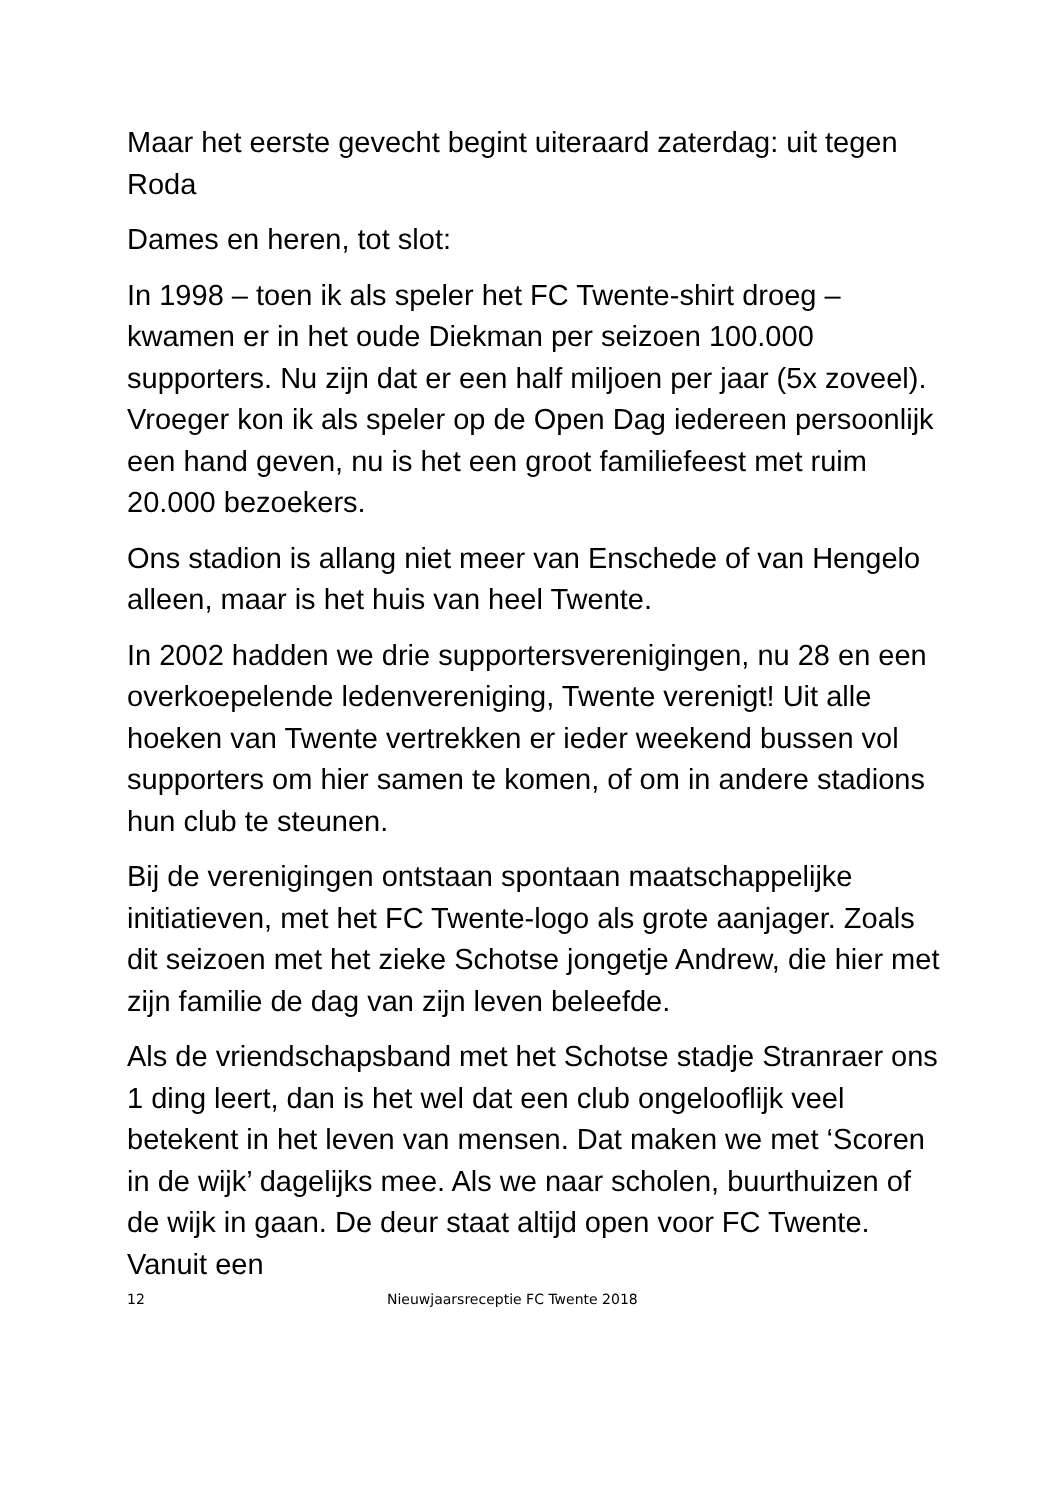Maar het eerste gevecht begint uiteraard zaterdag: uit tegen Roda
Dames en heren, tot slot:
In 1998 – toen ik als speler het FC Twente-shirt droeg – kwamen er in het oude Diekman per seizoen 100.000 supporters. Nu zijn dat er een half miljoen per jaar (5x zoveel). Vroeger kon ik als speler op de Open Dag iedereen persoonlijk een hand geven, nu is het een groot familiefeest met ruim 20.000 bezoekers.
Ons stadion is allang niet meer van Enschede of van Hengelo alleen, maar is het huis van heel Twente.
In 2002 hadden we drie supportersverenigingen, nu 28 en een overkoepelende ledenvereniging, Twente verenigt! Uit alle hoeken van Twente vertrekken er ieder weekend bussen vol supporters om hier samen te komen, of om in andere stadions hun club te steunen.
Bij de verenigingen ontstaan spontaan maatschappelijke initiatieven, met het FC Twente-logo als grote aanjager. Zoals dit seizoen met het zieke Schotse jongetje Andrew, die hier met zijn familie de dag van zijn leven beleefde.
Als de vriendschapsband met het Schotse stadje Stranraer ons 1 ding leert, dan is het wel dat een club ongelooflijk veel betekent in het leven van mensen. Dat maken we met ‘Scoren in de wijk’ dagelijks mee. Als we naar scholen, buurthuizen of de wijk in gaan. De deur staat altijd open voor FC Twente. Vanuit een
12 Nieuwjaarsreceptie FC Twente 2018